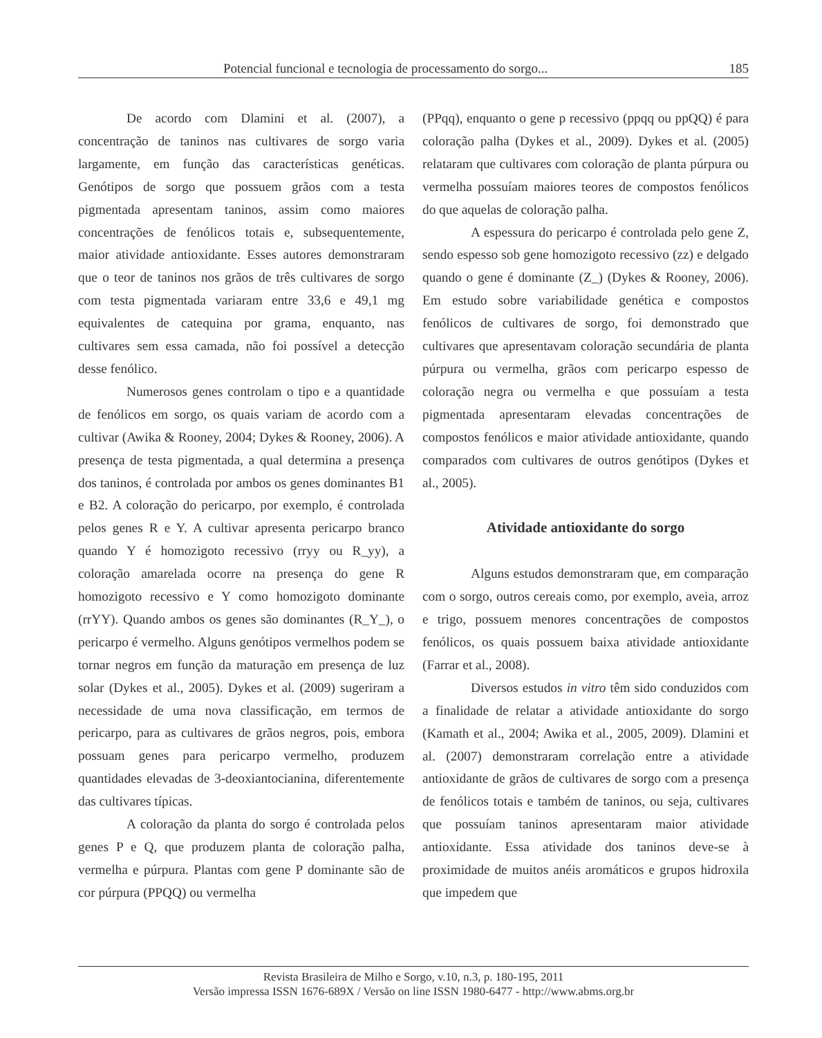Potencial funcional e tecnologia de processamento do sorgo... 185
De acordo com Dlamini et al. (2007), a concentração de taninos nas cultivares de sorgo varia largamente, em função das características genéticas. Genótipos de sorgo que possuem grãos com a testa pigmentada apresentam taninos, assim como maiores concentrações de fenólicos totais e, subsequentemente, maior atividade antioxidante. Esses autores demonstraram que o teor de taninos nos grãos de três cultivares de sorgo com testa pigmentada variaram entre 33,6 e 49,1 mg equivalentes de catequina por grama, enquanto, nas cultivares sem essa camada, não foi possível a detecção desse fenólico.
Numerosos genes controlam o tipo e a quantidade de fenólicos em sorgo, os quais variam de acordo com a cultivar (Awika & Rooney, 2004; Dykes & Rooney, 2006). A presença de testa pigmentada, a qual determina a presença dos taninos, é controlada por ambos os genes dominantes B1 e B2. A coloração do pericarpo, por exemplo, é controlada pelos genes R e Y. A cultivar apresenta pericarpo branco quando Y é homozigoto recessivo (rryy ou R_yy), a coloração amarelada ocorre na presença do gene R homozigoto recessivo e Y como homozigoto dominante (rrYY). Quando ambos os genes são dominantes (R_Y_), o pericarpo é vermelho. Alguns genótipos vermelhos podem se tornar negros em função da maturação em presença de luz solar (Dykes et al., 2005). Dykes et al. (2009) sugeriram a necessidade de uma nova classificação, em termos de pericarpo, para as cultivares de grãos negros, pois, embora possuam genes para pericarpo vermelho, produzem quantidades elevadas de 3-deoxiantocianina, diferentemente das cultivares típicas.
A coloração da planta do sorgo é controlada pelos genes P e Q, que produzem planta de coloração palha, vermelha e púrpura. Plantas com gene P dominante são de cor púrpura (PPQQ) ou vermelha
(PPqq), enquanto o gene p recessivo (ppqq ou ppQQ) é para coloração palha (Dykes et al., 2009). Dykes et al. (2005) relataram que cultivares com coloração de planta púrpura ou vermelha possuíam maiores teores de compostos fenólicos do que aquelas de coloração palha.
A espessura do pericarpo é controlada pelo gene Z, sendo espesso sob gene homozigoto recessivo (zz) e delgado quando o gene é dominante (Z_) (Dykes & Rooney, 2006). Em estudo sobre variabilidade genética e compostos fenólicos de cultivares de sorgo, foi demonstrado que cultivares que apresentavam coloração secundária de planta púrpura ou vermelha, grãos com pericarpo espesso de coloração negra ou vermelha e que possuíam a testa pigmentada apresentaram elevadas concentrações de compostos fenólicos e maior atividade antioxidante, quando comparados com cultivares de outros genótipos (Dykes et al., 2005).
Atividade antioxidante do sorgo
Alguns estudos demonstraram que, em comparação com o sorgo, outros cereais como, por exemplo, aveia, arroz e trigo, possuem menores concentrações de compostos fenólicos, os quais possuem baixa atividade antioxidante (Farrar et al., 2008).
Diversos estudos in vitro têm sido conduzidos com a finalidade de relatar a atividade antioxidante do sorgo (Kamath et al., 2004; Awika et al., 2005, 2009). Dlamini et al. (2007) demonstraram correlação entre a atividade antioxidante de grãos de cultivares de sorgo com a presença de fenólicos totais e também de taninos, ou seja, cultivares que possuíam taninos apresentaram maior atividade antioxidante. Essa atividade dos taninos deve-se à proximidade de muitos anéis aromáticos e grupos hidroxila que impedem que
Revista Brasileira de Milho e Sorgo, v.10, n.3, p. 180-195, 2011
Versão impressa ISSN 1676-689X / Versão on line ISSN 1980-6477 - http://www.abms.org.br